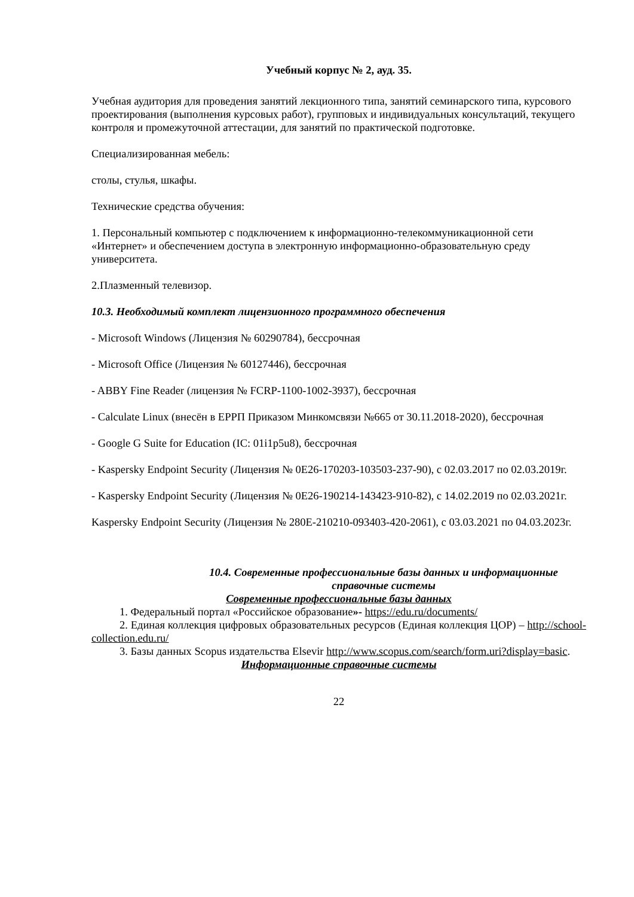Учебный корпус № 2, ауд. 35.
Учебная аудитория для проведения занятий лекционного типа, занятий семинарского типа, курсового проектирования (выполнения курсовых работ), групповых и индивидуальных консультаций, текущего контроля и промежуточной аттестации, для занятий по практической подготовке.
Специализированная мебель:
столы, стулья, шкафы.
Технические средства обучения:
1. Персональный компьютер с подключением к информационно-телекоммуникационной сети «Интернет» и обеспечением доступа в электронную информационно-образовательную среду университета.
2.Плазменный телевизор.
10.3. Необходимый комплект лицензионного программного обеспечения
- Microsoft Windows (Лицензия № 60290784), бессрочная
- Microsoft Office (Лицензия № 60127446), бессрочная
- ABBY Fine Reader (лицензия № FCRP-1100-1002-3937), бессрочная
- Calculate Linux (внесён в ЕРРП Приказом Минкомсвязи №665 от 30.11.2018-2020), бессрочная
- Google G Suite for Education (IC: 01i1p5u8), бессрочная
- Kaspersky Endpoint Security (Лицензия № 0E26-170203-103503-237-90), с 02.03.2017 по 02.03.2019г.
- Kaspersky Endpoint Security (Лицензия № 0E26-190214-143423-910-82), с 14.02.2019 по 02.03.2021г.
Kaspersky Endpoint Security (Лицензия № 280E-210210-093403-420-2061), с 03.03.2021 по 04.03.2023г.
10.4. Современные профессиональные базы данных и информационные справочные системы
Современные профессиональные базы данных
1. Федеральный портал «Российское образование»- https://edu.ru/documents/
2. Единая коллекция цифровых образовательных ресурсов (Единая коллекция ЦОР) – http://school-collection.edu.ru/
3. Базы данных Scopus издательства Elsevir http://www.scopus.com/search/form.uri?display=basic.
Информационные справочные системы
22